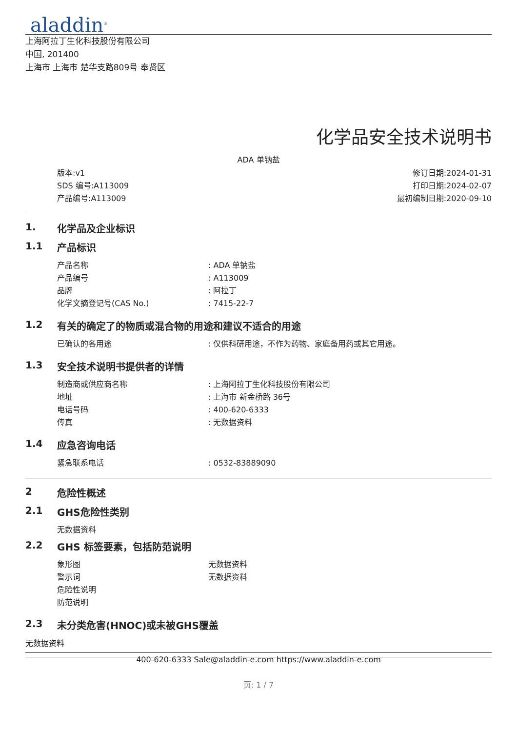aladdin<sup>®</sup>
上海阿拉丁生化科技股份有限公司
中国, 201400
上海市 上海市 楚华支路809号 奉贤区
化学品安全技术说明书
ADA 单钠盐
版本:v1
SDS 编号:A113009
产品编号:A113009
修订日期:2024-01-31
打印日期:2024-02-07
最初编制日期:2020-09-10
1. 化学品及企业标识
1.1 产品标识
产品名称: ADA 单钠盐
产品编号: A113009
品牌: 阿拉丁
化学文摘登记号(CAS No.): 7415-22-7
1.2 有关的确定了的物质或混合物的用途和建议不适合的用途
已确认的各用途: 仅供科研用途，不作为药物、家庭备用药或其它用途。
1.3 安全技术说明书提供者的详情
制造商或供应商名称: 上海阿拉丁生化科技股份有限公司
地址: 上海市 新金桥路 36号
电话号码: 400-620-6333
传真: 无数据资料
1.4 应急咨询电话
紧急联系电话: 0532-83889090
2 危险性概述
2.1 GHS危险性类别
无数据资料
2.2 GHS 标签要素，包括防范说明
象形图 无数据资料
警示词 无数据资料
危险性说明
防范说明
2.3 未分类危害(HNOC)或未被GHS覆盖
无数据资料
400-620-6333 Sale@aladdin-e.com https://www.aladdin-e.com
页: 1 / 7